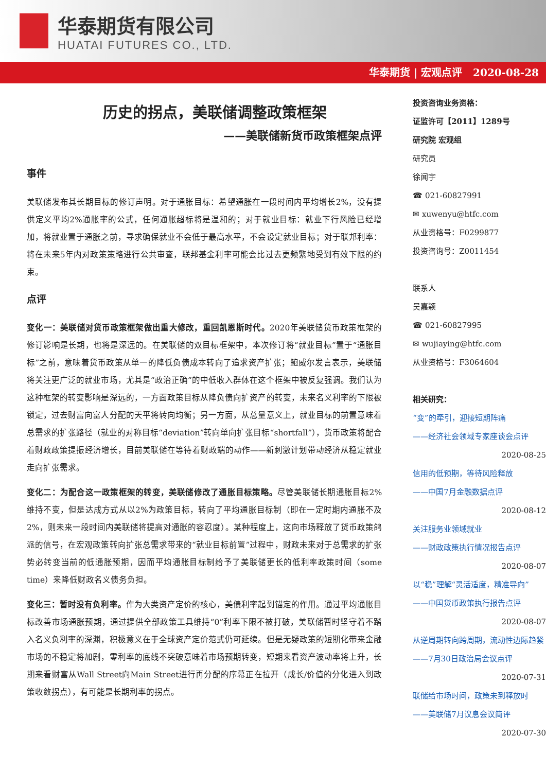华泰期货有限公司
HUATAI FUTURES CO., LTD.
华泰期货 | 宏观点评 2020-08-28
历史的拐点，美联储调整政策框架
——美联储新货币政策框架点评
事件
美联储发布其长期目标的修订声明。对于通胀目标：希望通胀在一段时间内平均增长2%，没有提供定义平均2%通胀率的公式，任何通胀超标将是温和的；对于就业目标：就业下行风险已经增加，将就业置于通胀之前，寻求确保就业不会低于最高水平，不会设定就业目标；对于联邦利率：将在未来5年内对政策策略进行公共审查，联邦基金利率可能会比过去更频繁地受到有效下限的约束。
点评
变化一：美联储对货币政策框架做出重大修改，重回凯恩斯时代。2020年美联储货币政策框架的修订影响是长期，也将是深远的。在美联储的双目标框架中，本次修订将“就业目标”置于“通胀目标”之前，意味着货币政策从单一的降低负债成本转向了追求资产扩张；鲍威尔发言表示，美联储将关注更广泛的就业市场，尤其是“政治正确”的中低收入群体在这个框架中被反复强调。我们认为这种框架的转变影响是深远的，一方面政策目标从降负债向扩资产的转变，未来名义利率的下限被锁定，过去财富向富人分配的天平将转向均衡；另一方面，从总量意义上，就业目标的前置意味着总需求的扩张路径（就业的对称目标“deviation”转向单向扩张目标“shortfall”），货币政策将配合着财政政策提振经济增长，目前美联储在等待着财政端的动作——新刺激计划带动经济从稳定就业走向扩张需求。
变化二：为配合这一政策框架的转变，美联储修改了通胀目标策略。尽管美联储长期通胀目标2%维持不变，但是达成方式从以2%为政策目标，转向了平均通胀目标制（即在一定时期内通胀不及2%，则未来一段时间内美联储将提高对通胀的容忍度）。某种程度上，这向市场释放了货币政策鸽派的信号，在宏观政策转向扩张总需求带来的“就业目标前置”过程中，财政未来对于总需求的扩张势必转变当前的低通胀预期，因而平均通胀目标制给予了美联储更长的低利率政策时间（some time）来降低财政名义债务负担。
变化三：暂时没有负利率。作为大类资产定价的核心，美债利率起到锚定的作用。通过平均通胀目标改善市场通胀预期，通过提供全部政策工具维持“0”利率下限不被打破，美联储暂时坚守着不踏入名义负利率的深渊，积极意义在于全球资产定价范式仍可延续。但是无疑政策的短期化带来金融市场的不稳定将加剧，零利率的底线不突破意味着市场预期转变，短期来看资产波动率将上升，长期来看财富从Wall Street向Main Street进行再分配的序幕正在拉开（成长/价值的分化进入到政策收敛拐点），有可能是长期利率的拐点。
投资咨询业务资格：
证监许可【2011】1289号
研究院 宏观组
研究员
徐闻宇
☎ 021-60827991
✉ xuwenyu@htfc.com
从业资格号：F0299877
投资咨询号：Z0011454
联系人
吴嘉颖
☎ 021-60827995
✉ wujiaying@htfc.com
从业资格号：F3064604
相关研究：
“变”的牵引，迎接短期阵痛
——经济社会领域专家座谈会点评
2020-08-25
信用的低预期，等待风险释放
——中国7月金融数据点评
2020-08-12
关注服务业领域就业
——财政政策执行情况报告点评
2020-08-07
以“稳”理解“灵活适度，精准导向”
——中国货币政策执行报告点评
2020-08-07
从逆周期转向跨周期，流动性边际趋紧
——7月30日政治局会议点评
2020-07-31
联储给市场时间，政策未到释放时
——美联储7月议息会议简评
2020-07-30